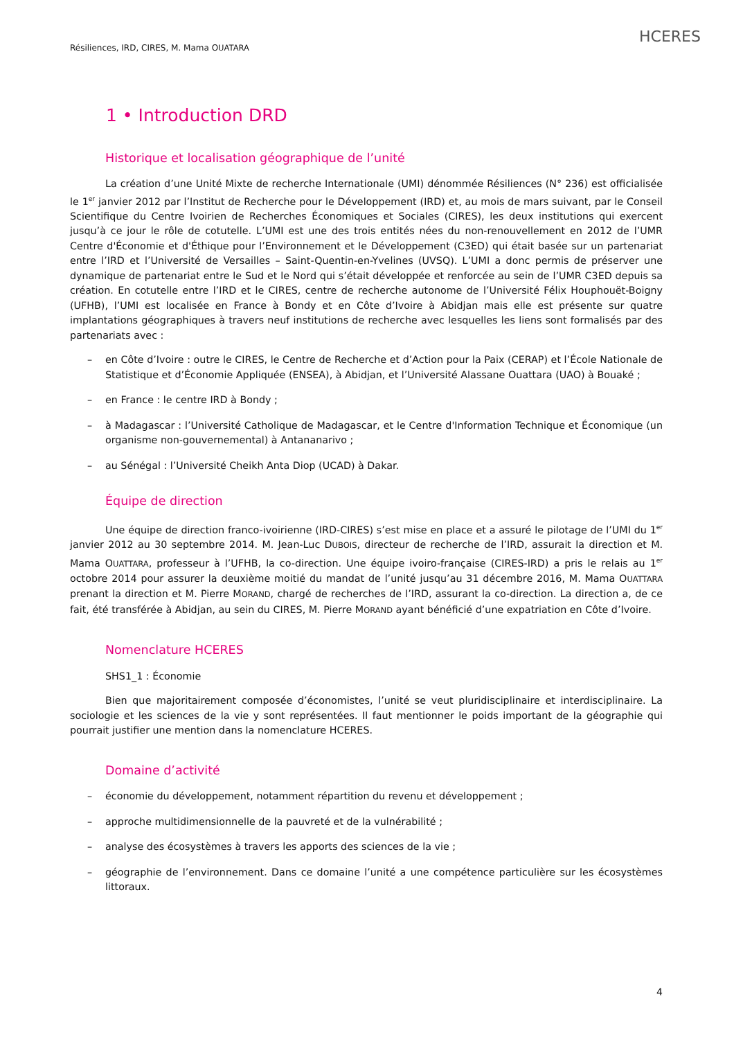Résiliences, IRD, CIRES, M. Mama OUATARA
HCERES
1 • Introduction DRD
Historique et localisation géographique de l’unité
La création d’une Unité Mixte de recherche Internationale (UMI) dénommée Résiliences (N° 236) est officialisée le 1<sup>er</sup> janvier 2012 par l’Institut de Recherche pour le Développement (IRD) et, au mois de mars suivant, par le Conseil Scientifique du Centre Ivoirien de Recherches Économiques et Sociales (CIRES), les deux institutions qui exercent jusqu’à ce jour le rôle de cotutelle. L’UMI est une des trois entités nées du non-renouvellement en 2012 de l’UMR Centre d'Économie et d'Éthique pour l’Environnement et le Développement (C3ED) qui était basée sur un partenariat entre l’IRD et l’Université de Versailles – Saint-Quentin-en-Yvelines (UVSQ). L’UMI a donc permis de préserver une dynamique de partenariat entre le Sud et le Nord qui s’était développée et renforcée au sein de l’UMR C3ED depuis sa création. En cotutelle entre l’IRD et le CIRES, centre de recherche autonome de l’Université Félix Houphouët-Boigny (UFHB), l’UMI est localisée en France à Bondy et en Côte d’Ivoire à Abidjan mais elle est présente sur quatre implantations géographiques à travers neuf institutions de recherche avec lesquelles les liens sont formalisés par des partenariats avec :
– en Côte d’Ivoire : outre le CIRES, le Centre de Recherche et d’Action pour la Paix (CERAP) et l’École Nationale de Statistique et d’Économie Appliquée (ENSEA), à Abidjan, et l’Université Alassane Ouattara (UAO) à Bouaké ;
– en France : le centre IRD à Bondy ;
– à Madagascar : l’Université Catholique de Madagascar, et le Centre d'Information Technique et Économique (un organisme non-gouvernemental) à Antananarivo ;
– au Sénégal : l’Université Cheikh Anta Diop (UCAD) à Dakar.
Équipe de direction
Une équipe de direction franco-ivoirienne (IRD-CIRES) s’est mise en place et a assuré le pilotage de l’UMI du 1<sup>er</sup> janvier 2012 au 30 septembre 2014. M. Jean-Luc DUBOIS, directeur de recherche de l’IRD, assurait la direction et M. Mama OUATTARA, professeur à l’UFHB, la co-direction. Une équipe ivoiro-française (CIRES-IRD) a pris le relais au 1<sup>er</sup> octobre 2014 pour assurer la deuxième moitié du mandat de l’unité jusqu’au 31 décembre 2016, M. Mama OUATTARA prenant la direction et M. Pierre MORAND, chargé de recherches de l’IRD, assurant la co-direction. La direction a, de ce fait, été transférée à Abidjan, au sein du CIRES, M. Pierre MORAND ayant bénéficié d’une expatriation en Côte d’Ivoire.
Nomenclature HCERES
SHS1_1 : Économie
Bien que majoritairement composée d’économistes, l’unité se veut pluridisciplinaire et interdisciplinaire. La sociologie et les sciences de la vie y sont représentées. Il faut mentionner le poids important de la géographie qui pourrait justifier une mention dans la nomenclature HCERES.
Domaine d’activité
– économie du développement, notamment répartition du revenu et développement ;
– approche multidimensionnelle de la pauvreté et de la vulnérabilité ;
– analyse des écosystèmes à travers les apports des sciences de la vie ;
– géographie de l’environnement. Dans ce domaine l’unité a une compétence particulière sur les écosystèmes littoraux.
4